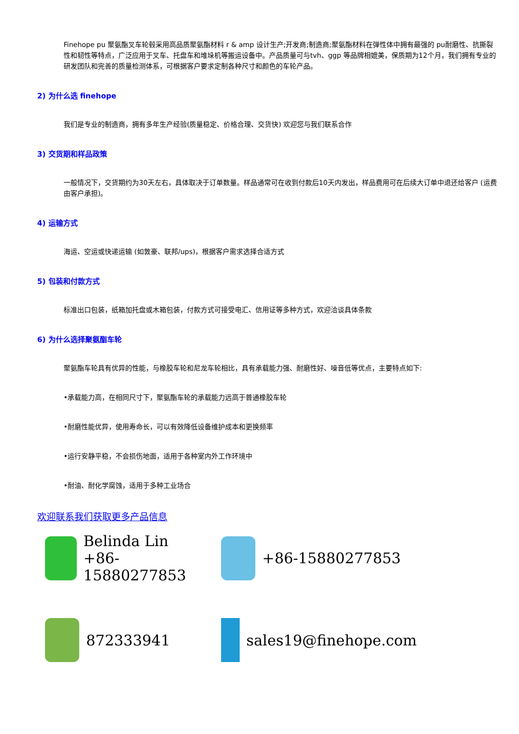Finehope pu 聚氨酯叉车轮毂采用高品质聚氨酯材料 r & amp 设计生产;开发商;制造商;聚氨酯材料在弹性体中拥有最强的 pu耐磨性、抗撕裂性和韧性等特点，广泛应用于叉车、托盘车和堆垛机等搬运设备中。产品质量可与tvh、ggp 等品牌相媲美，保质期为12个月，我们拥有专业的研发团队和完善的质量检测体系，可根据客户要求定制各种尺寸和颜色的车轮产品。
2) 为什么选 finehope
我们是专业的制造商，拥有多年生产经验(质量稳定、价格合理、交货快) 欢迎您与我们联系合作
3) 交货期和样品政策
一般情况下，交货期约为30天左右，具体取决于订单数量。样品通常可在收到付款后10天内发出，样品费用可在后续大订单中退还给客户 (运费由客户承担)。
4) 运输方式
海运、空运或快递运输 (如敦豪、联邦/ups)，根据客户需求选择合适方式
5) 包装和付款方式
标准出口包装，纸箱加托盘或木箱包装，付款方式可接受电汇、信用证等多种方式，欢迎洽谈具体条款
6) 为什么选择聚氨酯车轮
聚氨酯车轮具有优异的性能，与橡胶车轮和尼龙车轮相比，具有承载能力强、耐磨性好、噪音低等优点，主要特点如下:
•承载能力高，在相同尺寸下，聚氨酯车轮的承载能力远高于普通橡胶车轮
•耐磨性能优异，使用寿命长，可以有效降低设备维护成本和更换频率
•运行安静平稳，不会损伤地面，适用于各种室内外工作环境中
•耐油、耐化学腐蚀，适用于多种工业场合
欢迎联系我们获取更多产品信息
Belinda Lin
+86-15880277853
+86-15880277853
872333941
sales19@finehope.com